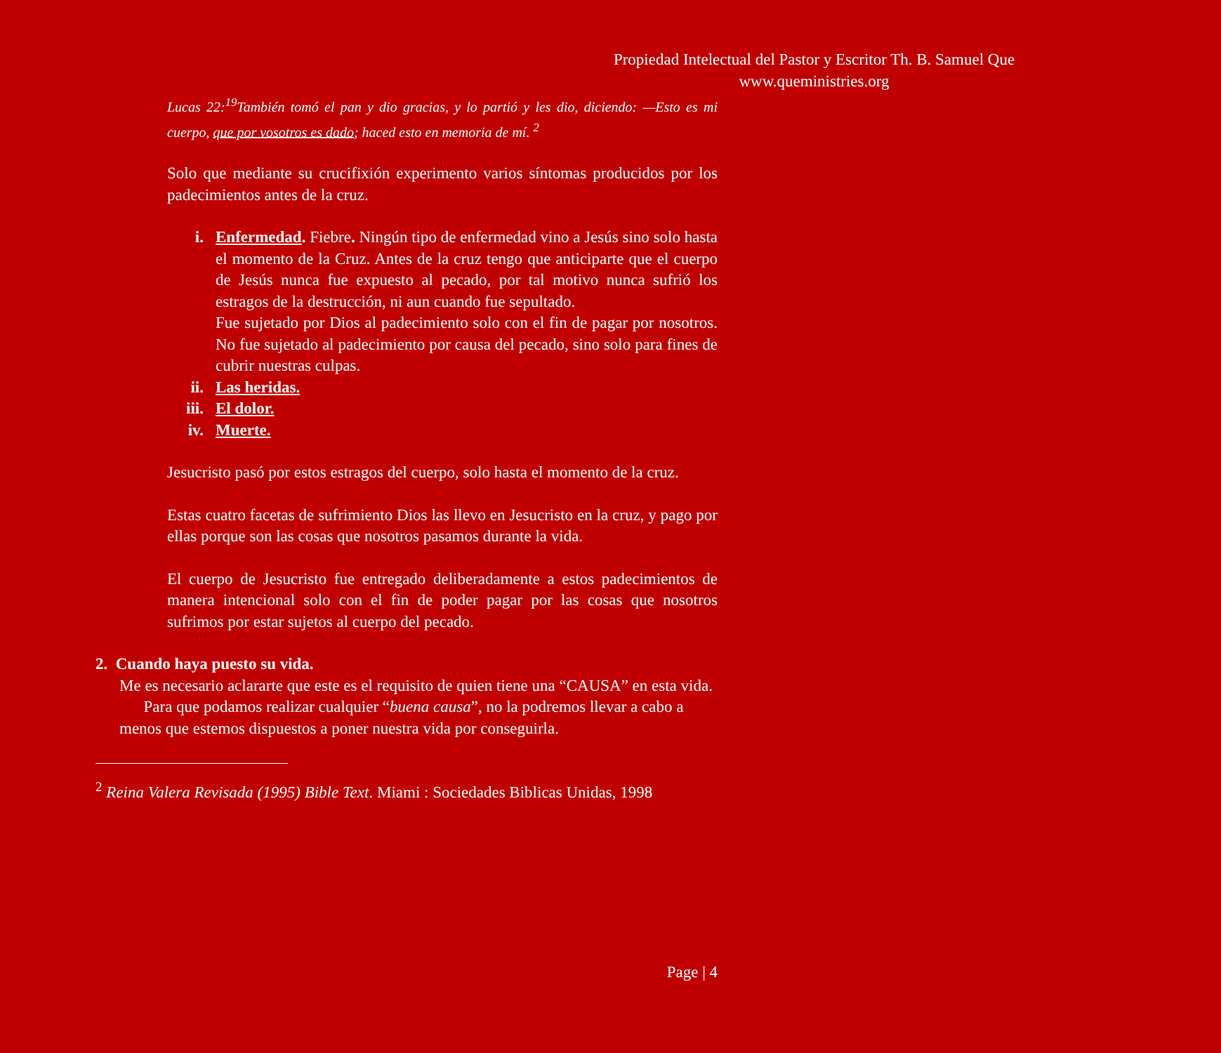Propiedad Intelectual del Pastor y Escritor Th. B. Samuel Que
www.queministries.org
Lucas 22:<sup>19</sup>También tomó el pan y dio gracias, y lo partió y les dio, diciendo: —Esto es mi cuerpo, que por vosotros es dado; haced esto en memoria de mí. <sup>2</sup>
Solo que mediante su crucifixión experimento varios síntomas producidos por los padecimientos antes de la cruz.
i. Enfermedad. Fiebre. Ningún tipo de enfermedad vino a Jesús sino solo hasta el momento de la Cruz. Antes de la cruz tengo que anticiparte que el cuerpo de Jesús nunca fue expuesto al pecado, por tal motivo nunca sufrió los estragos de la destrucción, ni aun cuando fue sepultado.
Fue sujetado por Dios al padecimiento solo con el fin de pagar por nosotros. No fue sujetado al padecimiento por causa del pecado, sino solo para fines de cubrir nuestras culpas.
ii. Las heridas.
iii. El dolor.
iv. Muerte.
Jesucristo pasó por estos estragos del cuerpo, solo hasta el momento de la cruz.
Estas cuatro facetas de sufrimiento Dios las llevo en Jesucristo en la cruz, y pago por ellas porque son las cosas que nosotros pasamos durante la vida.
El cuerpo de Jesucristo fue entregado deliberadamente a estos padecimientos de manera intencional solo con el fin de poder pagar por las cosas que nosotros sufrimos por estar sujetos al cuerpo del pecado.
2. Cuando haya puesto su vida.
Me es necesario aclararte que este es el requisito de quien tiene una “CAUSA” en esta vida.
Para que podamos realizar cualquier “buena causa”, no la podremos llevar a cabo a menos que estemos dispuestos a poner nuestra vida por conseguirla.
<sup>2</sup> Reina Valera Revisada (1995) Bible Text. Miami : Sociedades Biblicas Unidas, 1998
Page | 4